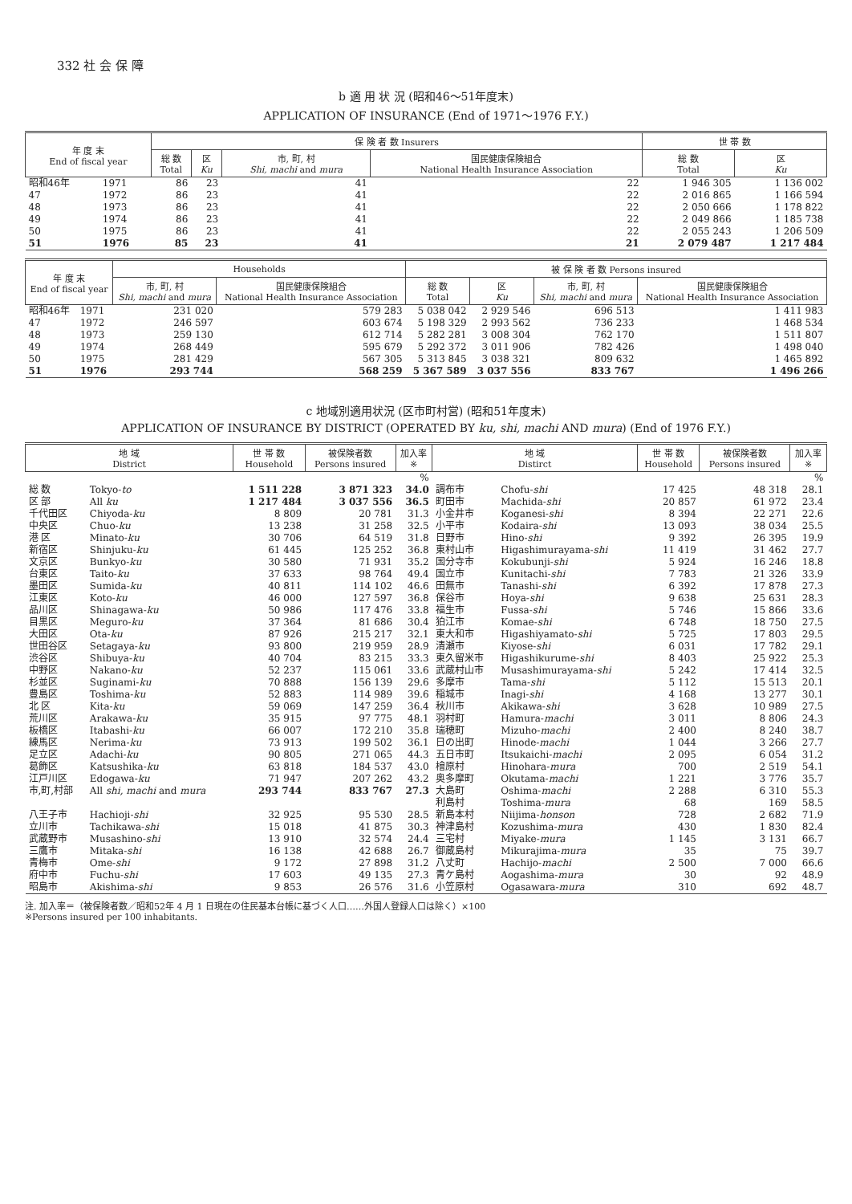332 社 会 保 障
b 適 用 状 況 (昭和46～51年度末)
APPLICATION OF INSURANCE (End of 1971～1976 F.Y.)
| 年 度 末 End of fiscal year | | 保 険 者 数 Insurers | | | | 世 帯 数 | |
| --- | --- | --- | --- | --- | --- | --- | --- |
| | | 総 数 Total | 区 Ku | 市, 町, 村 Shi, machi and mura | 国民健康保険組合 National Health Insurance Association | 総 数 Total | 区 Ku |
| 昭和46年 | 1971 | 86 | 23 | 41 | 22 | 1 946 305 | 1 136 002 |
| 47 | 1972 | 86 | 23 | 41 | 22 | 2 016 865 | 1 166 594 |
| 48 | 1973 | 86 | 23 | 41 | 22 | 2 050 666 | 1 178 822 |
| 49 | 1974 | 86 | 23 | 41 | 22 | 2 049 866 | 1 185 738 |
| 50 | 1975 | 86 | 23 | 41 | 22 | 2 055 243 | 1 206 509 |
| 51 | 1976 | 85 | 23 | 41 | 21 | 2 079 487 | 1 217 484 |
| 年 度 末 End of fiscal year | | Households | | 被 保 険 者 数 Persons insured | | | |
| --- | --- | --- | --- | --- | --- | --- | --- |
| | | 市, 町, 村 Shi, machi and mura | 国民健康保険組合 National Health Insurance Association | 総 数 Total | 区 Ku | 市, 町, 村 Shi, machi and mura | 国民健康保険組合 National Health Insurance Association |
| 昭和46年 | 1971 | 231 020 | 579 283 | 5 038 042 | 2 929 546 | 696 513 | 1 411 983 |
| 47 | 1972 | 246 597 | 603 674 | 5 198 329 | 2 993 562 | 736 233 | 1 468 534 |
| 48 | 1973 | 259 130 | 612 714 | 5 282 281 | 3 008 304 | 762 170 | 1 511 807 |
| 49 | 1974 | 268 449 | 595 679 | 5 292 372 | 3 011 906 | 782 426 | 1 498 040 |
| 50 | 1975 | 281 429 | 567 305 | 5 313 845 | 3 038 321 | 809 632 | 1 465 892 |
| 51 | 1976 | 293 744 | 568 259 | 5 367 589 | 3 037 556 | 833 767 | 1 496 266 |
c 地域別適用状況 (区市町村営) (昭和51年度末)
APPLICATION OF INSURANCE BY DISTRICT (OPERATED BY ku, shi, machi AND mura) (End of 1976 F.Y.)
| 地 域 District | | 世 帯 数 Household | 被保険者数 Persons insured | 加入率 ※ | 地 域 Distirct | | 世 帯 数 Household | 被保険者数 Persons insured | 加入率 ※ |
| --- | --- | --- | --- | --- | --- | --- | --- | --- | --- |
| | | | | % | | | | | % |
| 総 数 | Tokyo- to | 1 511 228 | 3 871 323 | 34.0 | 調布市 | Chofu- shi | 17 425 | 48 318 | 28.1 |
| 区 部 | All ku | 1 217 484 | 3 037 556 | 36.5 | 町田市 | Machida- shi | 20 857 | 61 972 | 23.4 |
| 千代田区 | Chiyoda- ku | 8 809 | 20 781 | 31.3 | 小金井市 | Koganesi- shi | 8 394 | 22 271 | 22.6 |
| 中央区 | Chuo- ku | 13 238 | 31 258 | 32.5 | 小平市 | Kodaira- shi | 13 093 | 38 034 | 25.5 |
| 港 区 | Minato- ku | 30 706 | 64 519 | 31.8 | 日野市 | Hino- shi | 9 392 | 26 395 | 19.9 |
| 新宿区 | Shinjuku- ku | 61 445 | 125 252 | 36.8 | 東村山市 | Higashimurayama- shi | 11 419 | 31 462 | 27.7 |
| 文京区 | Bunkyo- ku | 30 580 | 71 931 | 35.2 | 国分寺市 | Kokubunji- shi | 5 924 | 16 246 | 18.8 |
| 台東区 | Taito- ku | 37 633 | 98 764 | 49.4 | 国立市 | Kunitachi- shi | 7 783 | 21 326 | 33.9 |
| 墨田区 | Sumida- ku | 40 811 | 114 102 | 46.6 | 田無市 | Tanashi- shi | 6 392 | 17 878 | 27.3 |
| 江東区 | Koto- ku | 46 000 | 127 597 | 36.8 | 保谷市 | Hoya- shi | 9 638 | 25 631 | 28.3 |
| 品川区 | Shinagawa- ku | 50 986 | 117 476 | 33.8 | 福生市 | Fussa- shi | 5 746 | 15 866 | 33.6 |
| 目黒区 | Meguro- ku | 37 364 | 81 686 | 30.4 | 狛江市 | Komae- shi | 6 748 | 18 750 | 27.5 |
| 大田区 | Ota- ku | 87 926 | 215 217 | 32.1 | 東大和市 | Higashiyamato- shi | 5 725 | 17 803 | 29.5 |
| 世田谷区 | Setagaya- ku | 93 800 | 219 959 | 28.9 | 清瀬市 | Kiyose- shi | 6 031 | 17 782 | 29.1 |
| 渋谷区 | Shibuya- ku | 40 704 | 83 215 | 33.3 | 東久留米市 | Higashikurume- shi | 8 403 | 25 922 | 25.3 |
| 中野区 | Nakano- ku | 52 237 | 115 061 | 33.6 | 武蔵村山市 | Musashimurayama- shi | 5 242 | 17 414 | 32.5 |
| 杉並区 | Suginami- ku | 70 888 | 156 139 | 29.6 | 多摩市 | Tama- shi | 5 112 | 15 513 | 20.1 |
| 豊島区 | Toshima- ku | 52 883 | 114 989 | 39.6 | 稲城市 | Inagi- shi | 4 168 | 13 277 | 30.1 |
| 北 区 | Kita- ku | 59 069 | 147 259 | 36.4 | 秋川市 | Akikawa- shi | 3 628 | 10 989 | 27.5 |
| 荒川区 | Arakawa- ku | 35 915 | 97 775 | 48.1 | 羽村町 | Hamura- machi | 3 011 | 8 806 | 24.3 |
| 板橋区 | Itabashi- ku | 66 007 | 172 210 | 35.8 | 瑞穂町 | Mizuho- machi | 2 400 | 8 240 | 38.7 |
| 練馬区 | Nerima- ku | 73 913 | 199 502 | 36.1 | 日の出町 | Hinode- machi | 1 044 | 3 266 | 27.7 |
| 足立区 | Adachi- ku | 90 805 | 271 065 | 44.3 | 五日市町 | Itsukaichi- machi | 2 095 | 6 054 | 31.2 |
| 葛飾区 | Katsushika- ku | 63 818 | 184 537 | 43.0 | 檜原村 | Hinohara- mura | 700 | 2 519 | 54.1 |
| 江戸川区 | Edogawa- ku | 71 947 | 207 262 | 43.2 | 奥多摩町 | Okutama- machi | 1 221 | 3 776 | 35.7 |
| 市,町,村部 | All shi, machi and mura | 293 744 | 833 767 | 27.3 | 大島町 | Oshima- machi | 2 288 | 6 310 | 55.3 |
| | | | | | 利島村 | Toshima- mura | 68 | 169 | 58.5 |
| 八王子市 | Hachioji- shi | 32 925 | 95 530 | 28.5 | 新島本村 | Niijima- honson | 728 | 2 682 | 71.9 |
| 立川市 | Tachikawa- shi | 15 018 | 41 875 | 30.3 | 神津島村 | Kozushima- mura | 430 | 1 830 | 82.4 |
| 武蔵野市 | Musashino- shi | 13 910 | 32 574 | 24.4 | 三宅村 | Miyake- mura | 1 145 | 3 131 | 66.7 |
| 三鷹市 | Mitaka- shi | 16 138 | 42 688 | 26.7 | 御蔵島村 | Mikurajima- mura | 35 | 75 | 39.7 |
| 青梅市 | Ome- shi | 9 172 | 27 898 | 31.2 | 八丈町 | Hachijo- machi | 2 500 | 7 000 | 66.6 |
| 府中市 | Fuchu- shi | 17 603 | 49 135 | 27.3 | 青ケ島村 | Aogashima- mura | 30 | 92 | 48.9 |
| 昭島市 | Akishima- shi | 9 853 | 26 576 | 31.6 | 小笠原村 | Ogasawara- mura | 310 | 692 | 48.7 |
注. 加入率＝（被保険者数／昭和52年 4 月 1 日現在の住民基本台帳に基づく人口……外国人登録人口は除く）×100
※Persons insured per 100 inhabitants.